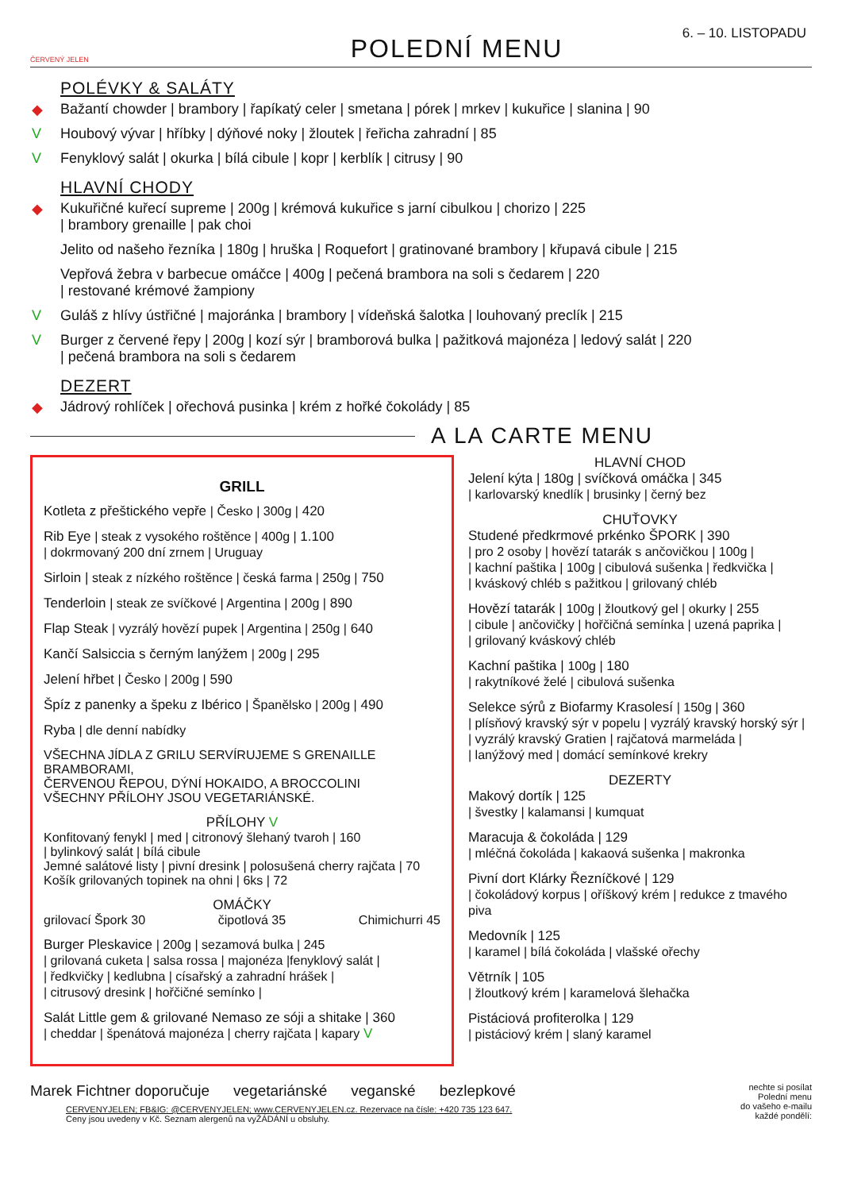ČERVENÝ JELEN
POLEDNÍ MENU
6. – 10. LISTOPADU
POLÉVKY & SALÁTY
◆ Bažantí chowder | brambory | řapíkatý celer | smetana | pórek | mrkev | kukuřice | slanina | 90
V Houbový vývar | hříbky | dýňové noky | žloutek | řeřicha zahradní | 85
V Fenyklový salát | okurka | bílá cibule | kopr | kerblík | citrusy | 90
HLAVNÍ CHODY
◆ Kukuřičné kuřecí supreme | 200g | krémová kukuřice s jarní cibulkou | chorizo | 225
| brambory grenaille | pak choi
Jelito od našeho řezníka | 180g | hruška | Roquefort | gratinované brambory | křupavá cibule | 215
Vepřová žebra v barbecue omáčce | 400g | pečená brambora na soli s čedarem | 220
| restované krémové žampiony
V Guláš z hlívy ústřičné | majoránka | brambory | vídeňská šalotka | louhovaný preclík | 215
V Burger z červené řepy | 200g | kozí sýr | bramborová bulka | pažitková majonéza | ledový salát | 220
| pečená brambora na soli s čedarem
DEZERT
◆ Jádrový rohlíček | ořechová pusinka | krém z hořké čokolády | 85
A LA CARTE MENU
GRILL
Kotleta z přeštického vepře | Česko | 300g | 420
Rib Eye | steak z vysokého roštěnce | 400g | 1.100
| dokrmovaný 200 dní zrnem | Uruguay
Sirloin | steak z nízkého roštěnce | česká farma | 250g | 750
Tenderloin | steak ze svíčkové | Argentina | 200g | 890
Flap Steak | vyzrálý hovězí pupek | Argentina | 250g | 640
Kančí Salsiccia s černým lanýžem | 200g | 295
Jelení hřbet | Česko | 200g | 590
Špíz z panenky a špeku z Ibérico | Španělsko | 200g | 490
Ryba | dle denní nabídky
VŠECHNA JÍDLA Z GRILU SERVÍRUJEME S GRENAILLE BRAMBORAMI,
ČERVENOU ŘEPOU, DÝNÍ HOKAIDO, A BROCCOLINI
VŠECHNY PŘÍLOHY JSOU VEGETARIÁNSKÉ.
PŘÍLOHY V
Konfitovaný fenykl | med | citronový šlehaný tvaroh | 160
| bylinkový salát | bílá cibule
Jemné salátové listy | pivní dresink | polosušená cherry rajčata | 70
Košík grilovaných topinek na ohni | 6ks | 72
OMÁČKY
grilovací Špork 30 čipotlová 35 Chimichurri 45
Burger Pleskavice | 200g | sezamová bulka | 245
| grilovaná cuketa | salsa rossa | majonéza |fenyklový salát |
| ředkvičky | kedlubna | císařský a zahradní hrášek |
| citrusový dresink | hořčičné semínko |
Salát Little gem & grilované Nemaso ze sóji a shitake | 360
| cheddar | špenátová majonéza | cherry rajčata | kapary V
HLAVNÍ CHOD
Jelení kýta | 180g | svíčková omáčka | 345
| karlovarský knedlík | brusinky | černý bez
CHUŤOVKY
Studené předkrmové prkénko ŠPORK | 390
| pro 2 osoby | hovězí tatarák s ančovičkou | 100g |
| kachní paštika | 100g | cibulová sušenka | ředkvička |
| kváskový chléb s pažitkou | grilovaný chléb
Hovězí tatarák | 100g | žloutkový gel | okurky | 255
| cibule | ančovičky | hořčičná semínka | uzená paprika |
| grilovaný kváskový chléb
Kachní paštika | 100g | 180
| rakytníkové želé | cibulová sušenka
Selekce sýrů z Biofarmy Krasolesí | 150g | 360
| plísňový kravský sýr v popelu | vyzrálý kravský horský sýr |
| vyzrálý kravský Gratien | rajčatová marmeláda |
| lanýžový med | domácí semínkové krekry
DEZERTY
Makový dortík | 125
| švestky | kalamansi | kumquat
Maracuja & čokoláda | 129
| mléčná čokoláda | kakaová sušenka | makronka
Pivní dort Klárky Řezníčkové | 129
| čokoládový korpus | oříškový krém | redukce z tmavého piva
Medovník | 125
| karamel | bílá čokoláda | vlašské ořechy
Větrník | 105
| žloutkový krém | karamelová šlehačka
Pistáciová profiterolka | 129
| pistáciový krém | slaný karamel
Marek Fichtner doporučuje vegetariánské veganské bezlepkové nechte si posílat
Polední menu
do vašeho e-mailu
každé pondělí:
CERVENYJELEN; FB&IG: @CERVENYJELEN; www.CERVENYJELEN.cz. Rezervace na čísle: +420 735 123 647.
Ceny jsou uvedeny v Kč. Seznam alergenů na vyŽÁDÁNÍ u obsluhy.